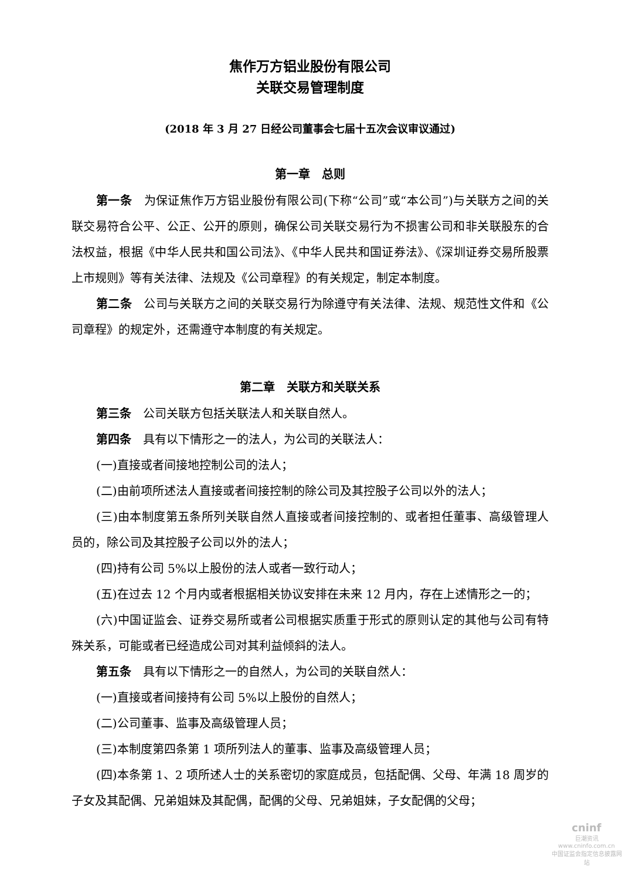焦作万方铝业股份有限公司
关联交易管理制度
(2018 年 3 月 27 日经公司董事会七届十五次会议审议通过)
第一章　总则
第一条　为保证焦作万方铝业股份有限公司(下称“公司”或“本公司”)与关联方之间的关联交易符合公平、公正、公开的原则，确保公司关联交易行为不损害公司和非关联股东的合法权益，根据《中华人民共和国公司法》、《中华人民共和国证券法》、《深圳证券交易所股票上市规则》等有关法律、法规及《公司章程》的有关规定，制定本制度。
第二条　公司与关联方之间的关联交易行为除遵守有关法律、法规、规范性文件和《公司章程》的规定外，还需遵守本制度的有关规定。
第二章　关联方和关联关系
第三条　公司关联方包括关联法人和关联自然人。
第四条　具有以下情形之一的法人，为公司的关联法人：
(一)直接或者间接地控制公司的法人；
(二)由前项所述法人直接或者间接控制的除公司及其控股子公司以外的法人；
(三)由本制度第五条所列关联自然人直接或者间接控制的、或者担任董事、高级管理人员的，除公司及其控股子公司以外的法人；
(四)持有公司 5%以上股份的法人或者一致行动人；
(五)在过去 12 个月内或者根据相关协议安排在未来 12 月内，存在上述情形之一的；
(六)中国证监会、证券交易所或者公司根据实质重于形式的原则认定的其他与公司有特殊关系，可能或者已经造成公司对其利益倾斜的法人。
第五条　具有以下情形之一的自然人，为公司的关联自然人：
(一)直接或者间接持有公司 5%以上股份的自然人；
(二)公司董事、监事及高级管理人员；
(三)本制度第四条第 1 项所列法人的董事、监事及高级管理人员；
(四)本条第 1、2 项所述人士的关系密切的家庭成员，包括配偶、父母、年满 18 周岁的子女及其配偶、兄弟姐妹及其配偶，配偶的父母、兄弟姐妹，子女配偶的父母；
cninf
巨潮资讯
www.cninfo.com.cn
中国证监会指定信息披露网站